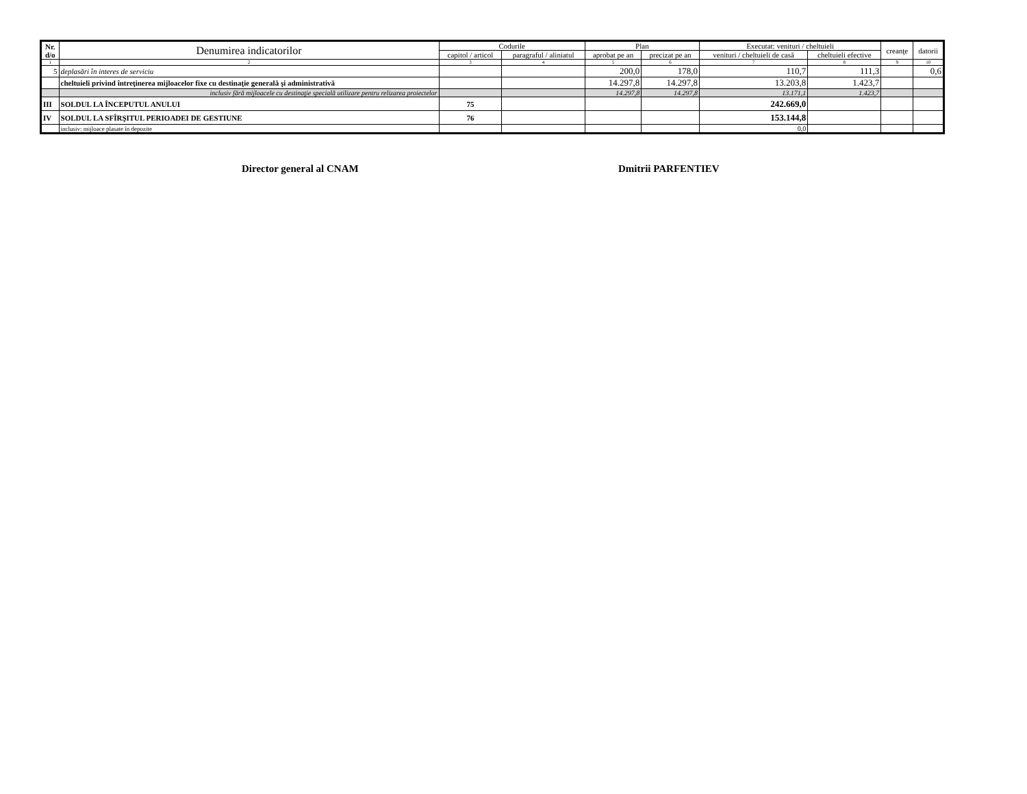| Nr. d/o | Denumirea indicatorilor | Codurile | | Plan | | Executat: venituri / cheltuieli | | creanţe | datorii |
| --- | --- | --- | --- | --- | --- | --- | --- | --- | --- |
| | | capitol / articol | paragraful / aliniatul | aprobat pe an | precizat pe an | venituri / cheltuieli de casă | cheltuieli efective | | |
| 1 | 2 | 3 | 4 | 5 | 6 | 7 | 8 | 9 | 10 |
| 5 | deplasări în interes de serviciu | | | 200,0 | 178,0 | 110,7 | 111,3 | | 0,6 |
| | cheltuieli privind întreţinerea mijloacelor fixe cu destinaţie generală şi administrativă | | | 14.297,8 | 14.297,8 | 13.203,8 | 1.423,7 | | |
| | inclusiv fără mijloacele cu destinaţie specială utilizare pentru relizarea proiectelor | | | 14.297,8 | 14.297,8 | 13.171,1 | 1.423,7 | | |
| III | SOLDUL LA ÎNCEPUTUL ANULUI | 75 | | | | 242.669,0 | | | |
| IV | SOLDUL LA SFÎRŞITUL PERIOADEI DE GESTIUNE | 76 | | | | 153.144,8 | | | |
| | inclusiv: mijloace plasate în depozite | | | | | 0,0 | | | |
Director general al CNAM Dmitrii PARFENTIEV